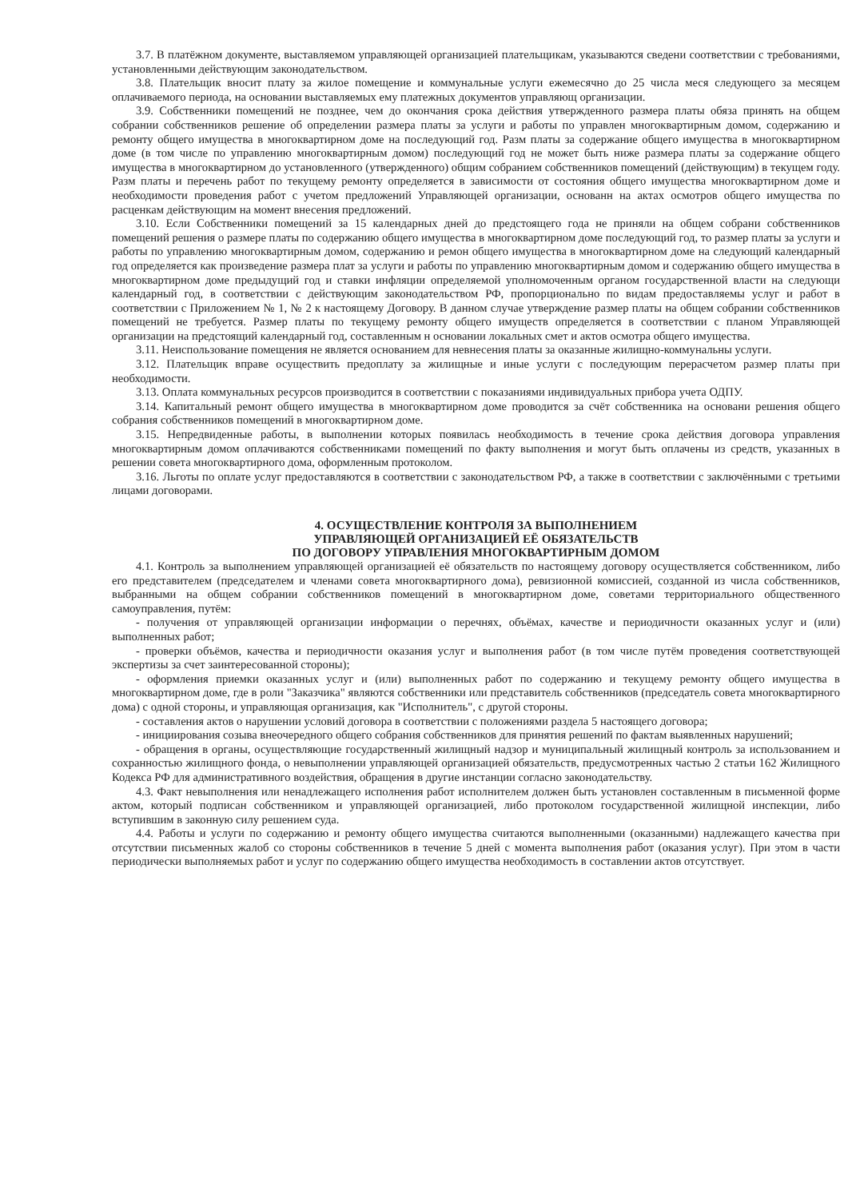3.7. В платёжном документе, выставляемом управляющей организацией плательщикам, указываются сведени соответствии с требованиями, установленными действующим законодательством.
3.8. Плательщик вносит плату за жилое помещение и коммунальные услуги ежемесячно до 25 числа меся следующего за месяцем оплачиваемого периода, на основании выставляемых ему платежных документов управляющ организации.
3.9. Собственники помещений не позднее, чем до окончания срока действия утвержденного размера платы обяза принять на общем собрании собственников решение об определении размера платы за услуги и работы по управлен многоквартирным домом, содержанию и ремонту общего имущества в многоквартирном доме на последующий год. Разм платы за содержание общего имущества в многоквартирном доме (в том числе по управлению многоквартирным домом) последующий год не может быть ниже размера платы за содержание общего имущества в многоквартирном до установленного (утвержденного) общим собранием собственников помещений (действующим) в текущем году. Разм платы и перечень работ по текущему ремонту определяется в зависимости от состояния общего имущества многоквартирном доме и необходимости проведения работ с учетом предложений Управляющей организации, основанн на актах осмотров общего имущества по расценкам действующим на момент внесения предложений.
3.10. Если Собственники помещений за 15 календарных дней до предстоящего года не приняли на общем собрани собственников помещений решения о размере платы по содержанию общего имущества в многоквартирном доме последующий год, то размер платы за услуги и работы по управлению многоквартирным домом, содержанию и ремон общего имущества в многоквартирном доме на следующий календарный год определяется как произведение размера плат за услуги и работы по управлению многоквартирным домом и содержанию общего имущества в многоквартирном доме предыдущий год и ставки инфляции определяемой уполномоченным органом государственной власти на следующи календарный год, в соответствии с действующим законодательством РФ, пропорционально по видам предоставляемы услуг и работ в соответствии с Приложением № 1, № 2 к настоящему Договору. В данном случае утверждение размер платы на общем собрании собственников помещений не требуется. Размер платы по текущему ремонту общего имуществ определяется в соответствии с планом Управляющей организации на предстоящий календарный год, составленным н основании локальных смет и актов осмотра общего имущества.
3.11. Неиспользование помещения не является основанием для невнесения платы за оказанные жилищно-коммунальны услуги.
3.12. Плательщик вправе осуществить предоплату за жилищные и иные услуги с последующим перерасчетом размер платы при необходимости.
3.13. Оплата коммунальных ресурсов производится в соответствии с показаниями индивидуальных прибора учета ОДПУ.
3.14. Капитальный ремонт общего имущества в многоквартирном доме проводится за счёт собственника на основани решения общего собрания собственников помещений в многоквартирном доме.
3.15. Непредвиденные работы, в выполнении которых появилась необходимость в течение срока действия договора управления многоквартирным домом оплачиваются собственниками помещений по факту выполнения и могут быть оплачены из средств, указанных в решении совета многоквартирного дома, оформленным протоколом.
3.16. Льготы по оплате услуг предоставляются в соответствии с законодательством РФ, а также в соответствии с заключёнными с третьими лицами договорами.
4. ОСУЩЕСТВЛЕНИЕ КОНТРОЛЯ ЗА ВЫПОЛНЕНИЕМ
УПРАВЛЯЮЩЕЙ ОРГАНИЗАЦИЕЙ ЕЁ ОБЯЗАТЕЛЬСТВ
ПО ДОГОВОРУ УПРАВЛЕНИЯ МНОГОКВАРТИРНЫМ ДОМОМ
4.1. Контроль за выполнением управляющей организацией её обязательств по настоящему договору осуществляется собственником, либо его представителем (председателем и членами совета многоквартирного дома), ревизионной комиссией, созданной из числа собственников, выбранными на общем собрании собственников помещений в многоквартирном доме, советами территориального общественного самоуправления, путём:
- получения от управляющей организации информации о перечнях, объёмах, качестве и периодичности оказанных услуг и (или) выполненных работ;
- проверки объёмов, качества и периодичности оказания услуг и выполнения работ (в том числе путём проведения соответствующей экспертизы за счет заинтересованной стороны);
- оформления приемки оказанных услуг и (или) выполненных работ по содержанию и текущему ремонту общего имущества в многоквартирном доме, где в роли "Заказчика" являются собственники или представитель собственников (председатель совета многоквартирного дома) с одной стороны, и управляющая организация, как "Исполнитель", с другой стороны.
- составления актов о нарушении условий договора в соответствии с положениями раздела 5 настоящего договора;
- инициирования созыва внеочередного общего собрания собственников для принятия решений по фактам выявленных нарушений;
- обращения в органы, осуществляющие государственный жилищный надзор и муниципальный жилищный контроль за использованием и сохранностью жилищного фонда, о невыполнении управляющей организацией обязательств, предусмотренных частью 2 статьи 162 Жилищного Кодекса РФ для административного воздействия, обращения в другие инстанции согласно законодательству.
4.3. Факт невыполнения или ненадлежащего исполнения работ исполнителем должен быть установлен составленным в письменной форме актом, который подписан собственником и управляющей организацией, либо протоколом государственной жилищной инспекции, либо вступившим в законную силу решением суда.
4.4. Работы и услуги по содержанию и ремонту общего имущества считаются выполненными (оказанными) надлежащего качества при отсутствии письменных жалоб со стороны собственников в течение 5 дней с момента выполнения работ (оказания услуг). При этом в части периодически выполняемых работ и услуг по содержанию общего имущества необходимость в составлении актов отсутствует.